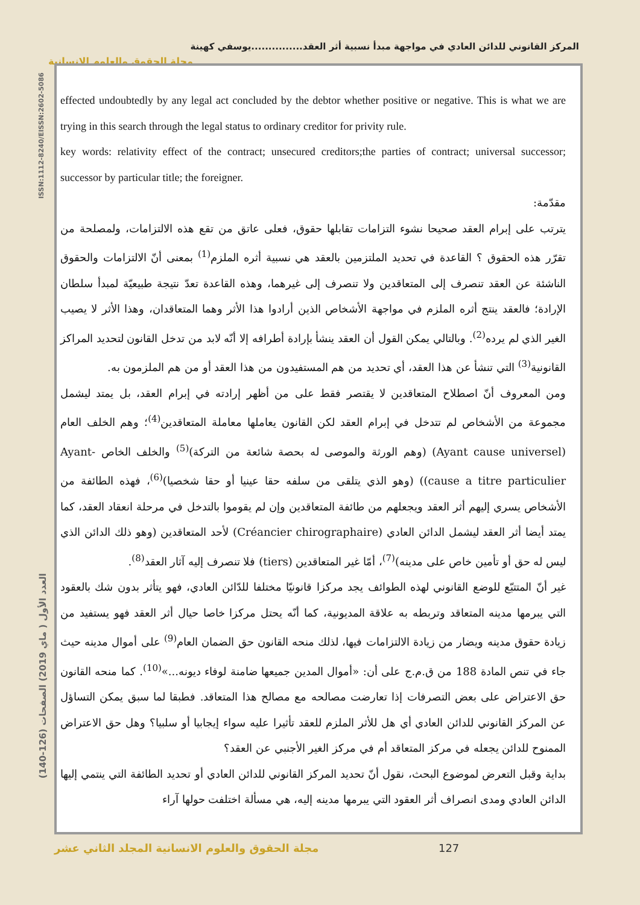المركز القانوني للدائن العادي في مواجهة مبدأ نسبية أثر العقد...............يوسفي كهينة
مجلة الحقوق والعلوم الإنسانية
ISSN:1112-8240/EISSN:2602-5086
العدد الأول ( ماي 2019) الصفحات (126-140)
effected undoubtedly by any legal act concluded by the debtor whether positive or negative. This is what we are trying in this search through the legal status to ordinary creditor for privity rule.
key words: relativity effect of the contract; unsecured creditors;the parties of contract; universal successor; successor by particular title; the foreigner.
مقدّمة:
يترتب على إبرام العقد صحيحا نشوء التزامات تقابلها حقوق، فعلى عاتق من تقع هذه الالتزامات، ولمصلحة من تقرّر هذه الحقوق ؟ القاعدة في تحديد الملتزمين بالعقد هي نسبية أثره الملزم<sup>(1)</sup> بمعنى أنّ الالتزامات والحقوق الناشئة عن العقد تنصرف إلى المتعاقدين ولا تنصرف إلى غيرهما، وهذه القاعدة تعدّ نتيجة طبيعيّة لمبدأ سلطان الإرادة؛ فالعقد ينتج أثره الملزم في مواجهة الأشخاص الذين أرادوا هذا الأثر وهما المتعاقدان، وهذا الأثر لا يصيب الغير الذي لم يرده<sup>(2)</sup>. وبالتالي يمكن القول أن العقد ينشأ بإرادة أطرافه إلا أنّه لابد من تدخل القانون لتحديد المراكز القانونية<sup>(3)</sup> التي تنشأ عن هذا العقد، أي تحديد من هم المستفيدون من هذا العقد أو من هم الملزمون به.
ومن المعروف أنّ اصطلاح المتعاقدين لا يقتصر فقط على من أظهر إرادته في إبرام العقد، بل يمتد ليشمل مجموعة من الأشخاص لم تتدخل في إبرام العقد لكن القانون يعاملها معاملة المتعاقدين<sup>(4)</sup>؛ وهم الخلف العام (Ayant cause universel) (وهم الورثة والموصى له بحصة شائعة من التركة)<sup>(5)</sup> والخلف الخاص Ayant-cause a titre particulier)) (وهو الذي يتلقى من سلفه حقا عينيا أو حقا شخصيا)<sup>(6)</sup>، فهذه الطائفة من الأشخاص يسري إليهم أثر العقد ويجعلهم من طائفة المتعاقدين وإن لم يقوموا بالتدخل في مرحلة انعقاد العقد، كما يمتد أيضا أثر العقد ليشمل الدائن العادي (Créancier chirographaire) لأحد المتعاقدين (وهو ذلك الدائن الذي ليس له حق أو تأمين خاص على مدينه)<sup>(7)</sup>، أمّا غير المتعاقدين (tiers) فلا تنصرف إليه آثار العقد<sup>(8)</sup>.
غير أنّ المتتبّع للوضع القانوني لهذه الطوائف يجد مركزا قانونيّا مختلفا للدّائن العادي، فهو يتأثر بدون شك بالعقود التي يبرمها مدينه المتعاقد وتربطه به علاقة المديونية، كما أنّه يحتل مركزا خاصا حيال أثر العقد فهو يستفيد من زيادة حقوق مدينه ويضار من زيادة الالتزامات فيها، لذلك منحه القانون حق الضمان العام<sup>(9)</sup> على أموال مدينه حيث جاء في تنص المادة 188 من ق.م.ج على أن: «أموال المدين جميعها ضامنة لوفاء ديونه...»<sup>(10)</sup>. كما منحه القانون حق الاعتراض على بعض التصرفات إذا تعارضت مصالحه مع مصالح هذا المتعاقد. فطبقا لما سبق يمكن التساؤل عن المركز القانوني للدائن العادي أي هل للأثر الملزم للعقد تأثيرا عليه سواء إيجابيا أو سلبيا؟ وهل حق الاعتراض الممنوح للدائن يجعله في مركز المتعاقد أم في مركز الغير الأجنبي عن العقد؟
بداية وقبل التعرض لموضوع البحث، نقول أنّ تحديد المركز القانوني للدائن العادي أو تحديد الطائفة التي ينتمي إليها الدائن العادي ومدى انصراف أثر العقود التي يبرمها مدينه إليه، هي مسألة اختلفت حولها آراء
مجلة الحقوق والعلوم الانسانية المجلد الثاني عشر 127